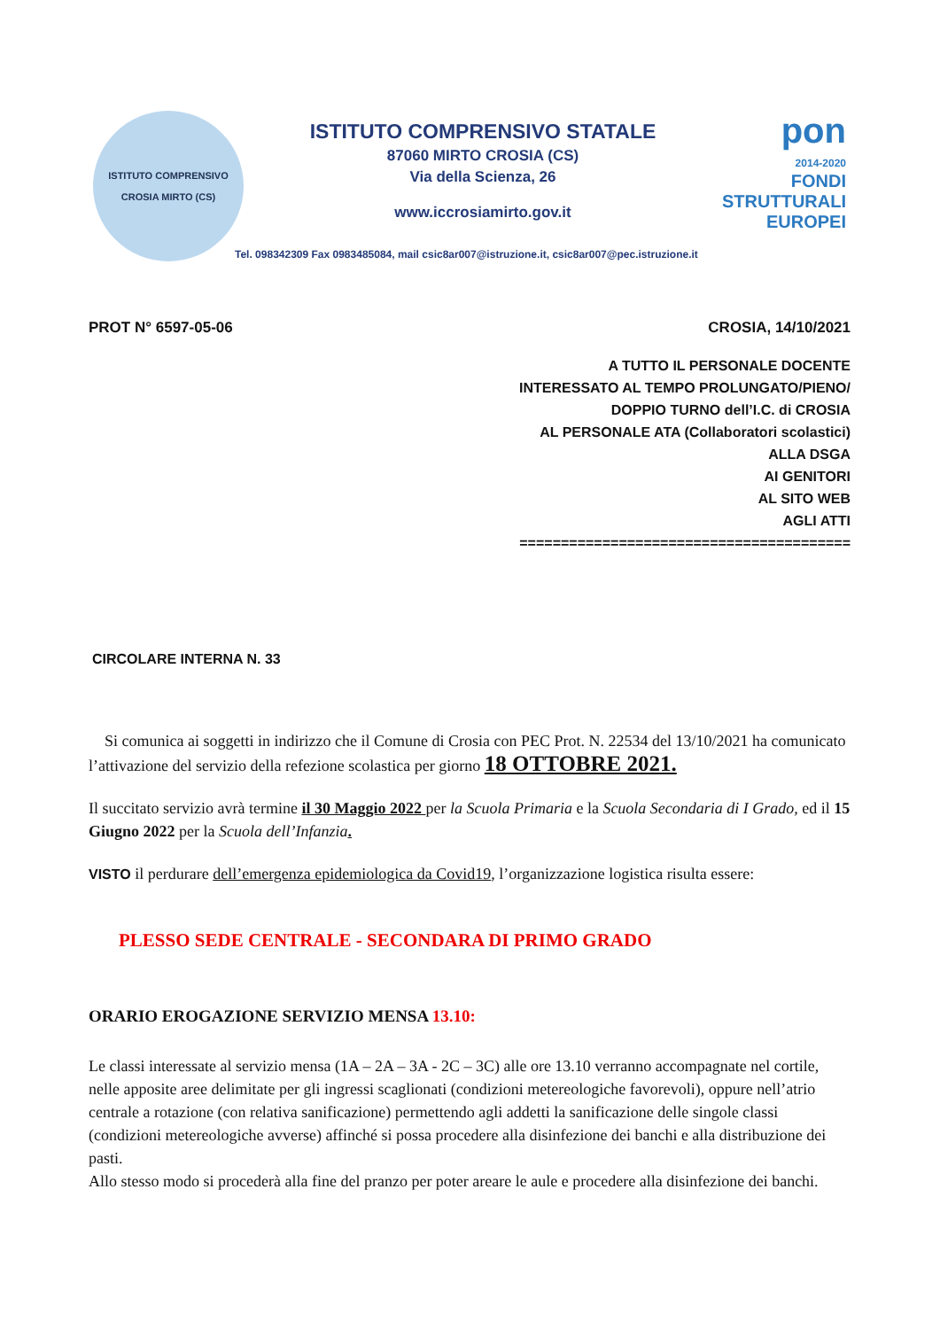ISTITUTO COMPRENSIVO
CROSIA MIRTO (CS)
ISTITUTO COMPRENSIVO STATALE
87060 MIRTO CROSIA (CS)
Via della Scienza, 26
www.iccrosiamirto.gov.it
Tel. 098342309 Fax 0983485084, mail csic8ar007@istruzione.it, csic8ar007@pec.istruzione.it
pon
2014-2020
FONDI
STRUTTURALI
EUROPEI
PROT N° 6597-05-06 CROSIA, 14/10/2021
A TUTTO IL PERSONALE DOCENTE
INTERESSATO AL TEMPO PROLUNGATO/PIENO/
DOPPIO TURNO dell’I.C. di CROSIA
AL PERSONALE ATA (Collaboratori scolastici)
ALLA DSGA
AI GENITORI
AL SITO WEB
AGLI ATTI
========================================
CIRCOLARE INTERNA N. 33
Si comunica ai soggetti in indirizzo che il Comune di Crosia con PEC Prot. N. 22534 del 13/10/2021 ha comunicato l’attivazione del servizio della refezione scolastica per giorno 18 OTTOBRE 2021.
Il succitato servizio avrà termine il 30 Maggio 2022 per la Scuola Primaria e la Scuola Secondaria di I Grado, ed il 15 Giugno 2022 per la Scuola dell’Infanzia.
VISTO il perdurare dell’emergenza epidemiologica da Covid19, l’organizzazione logistica risulta essere:
PLESSO SEDE CENTRALE - SECONDARA DI PRIMO GRADO
ORARIO EROGAZIONE SERVIZIO MENSA 13.10:
Le classi interessate al servizio mensa (1A – 2A – 3A - 2C – 3C) alle ore 13.10 verranno accompagnate nel cortile, nelle apposite aree delimitate per gli ingressi scaglionati (condizioni metereologiche favorevoli), oppure nell’atrio centrale a rotazione (con relativa sanificazione) permettendo agli addetti la sanificazione delle singole classi (condizioni metereologiche avverse) affinché si possa procedere alla disinfezione dei banchi e alla distribuzione dei pasti.
Allo stesso modo si procederà alla fine del pranzo per poter areare le aule e procedere alla disinfezione dei banchi.